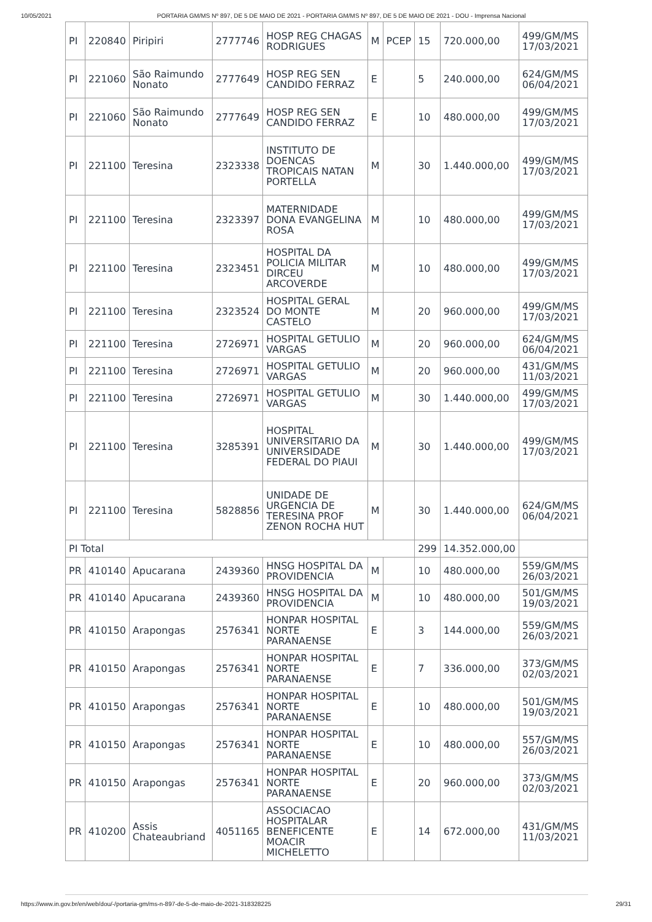10/05/2021 PORTARIA GM/MS Nº 897, DE 5 DE MAIO DE 2021 - PORTARIA GM/MS Nº 897, DE 5 DE MAIO DE 2021 - DOU - Imprensa Nacional
| PI | 220840 | Piripiri | 2777746 | HOSP REG CHAGAS RODRIGUES | M | PCEP | 15 | 720.000,00 | 499/GM/MS 17/03/2021 |
| PI | 221060 | São Raimundo Nonato | 2777649 | HOSP REG SEN CANDIDO FERRAZ | E | | 5 | 240.000,00 | 624/GM/MS 06/04/2021 |
| PI | 221060 | São Raimundo Nonato | 2777649 | HOSP REG SEN CANDIDO FERRAZ | E | | 10 | 480.000,00 | 499/GM/MS 17/03/2021 |
| PI | 221100 | Teresina | 2323338 | INSTITUTO DE DOENCAS TROPICAIS NATAN PORTELLA | M | | 30 | 1.440.000,00 | 499/GM/MS 17/03/2021 |
| PI | 221100 | Teresina | 2323397 | MATERNIDADE DONA EVANGELINA ROSA | M | | 10 | 480.000,00 | 499/GM/MS 17/03/2021 |
| PI | 221100 | Teresina | 2323451 | HOSPITAL DA POLICIA MILITAR DIRCEU ARCOVERDE | M | | 10 | 480.000,00 | 499/GM/MS 17/03/2021 |
| PI | 221100 | Teresina | 2323524 | HOSPITAL GERAL DO MONTE CASTELO | M | | 20 | 960.000,00 | 499/GM/MS 17/03/2021 |
| PI | 221100 | Teresina | 2726971 | HOSPITAL GETULIO VARGAS | M | | 20 | 960.000,00 | 624/GM/MS 06/04/2021 |
| PI | 221100 | Teresina | 2726971 | HOSPITAL GETULIO VARGAS | M | | 20 | 960.000,00 | 431/GM/MS 11/03/2021 |
| PI | 221100 | Teresina | 2726971 | HOSPITAL GETULIO VARGAS | M | | 30 | 1.440.000,00 | 499/GM/MS 17/03/2021 |
| PI | 221100 | Teresina | 3285391 | HOSPITAL UNIVERSITARIO DA UNIVERSIDADE FEDERAL DO PIAUI | M | | 30 | 1.440.000,00 | 499/GM/MS 17/03/2021 |
| PI | 221100 | Teresina | 5828856 | UNIDADE DE URGENCIA DE TERESINA PROF ZENON ROCHA HUT | M | | 30 | 1.440.000,00 | 624/GM/MS 06/04/2021 |
| PI Total | | | | | | | 299 | 14.352.000,00 | |
| PR | 410140 | Apucarana | 2439360 | HNSG HOSPITAL DA PROVIDENCIA | M | | 10 | 480.000,00 | 559/GM/MS 26/03/2021 |
| PR | 410140 | Apucarana | 2439360 | HNSG HOSPITAL DA PROVIDENCIA | M | | 10 | 480.000,00 | 501/GM/MS 19/03/2021 |
| PR | 410150 | Arapongas | 2576341 | HONPAR HOSPITAL NORTE PARANAENSE | E | | 3 | 144.000,00 | 559/GM/MS 26/03/2021 |
| PR | 410150 | Arapongas | 2576341 | HONPAR HOSPITAL NORTE PARANAENSE | E | | 7 | 336.000,00 | 373/GM/MS 02/03/2021 |
| PR | 410150 | Arapongas | 2576341 | HONPAR HOSPITAL NORTE PARANAENSE | E | | 10 | 480.000,00 | 501/GM/MS 19/03/2021 |
| PR | 410150 | Arapongas | 2576341 | HONPAR HOSPITAL NORTE PARANAENSE | E | | 10 | 480.000,00 | 557/GM/MS 26/03/2021 |
| PR | 410150 | Arapongas | 2576341 | HONPAR HOSPITAL NORTE PARANAENSE | E | | 20 | 960.000,00 | 373/GM/MS 02/03/2021 |
| PR | 410200 | Assis Chateaubriand | 4051165 | ASSOCIACAO HOSPITALAR BENEFICENTE MOACIR MICHELETTO | E | | 14 | 672.000,00 | 431/GM/MS 11/03/2021 |
https://www.in.gov.br/en/web/dou/-/portaria-gm/ms-n-897-de-5-de-maio-de-2021-318328225 29/31